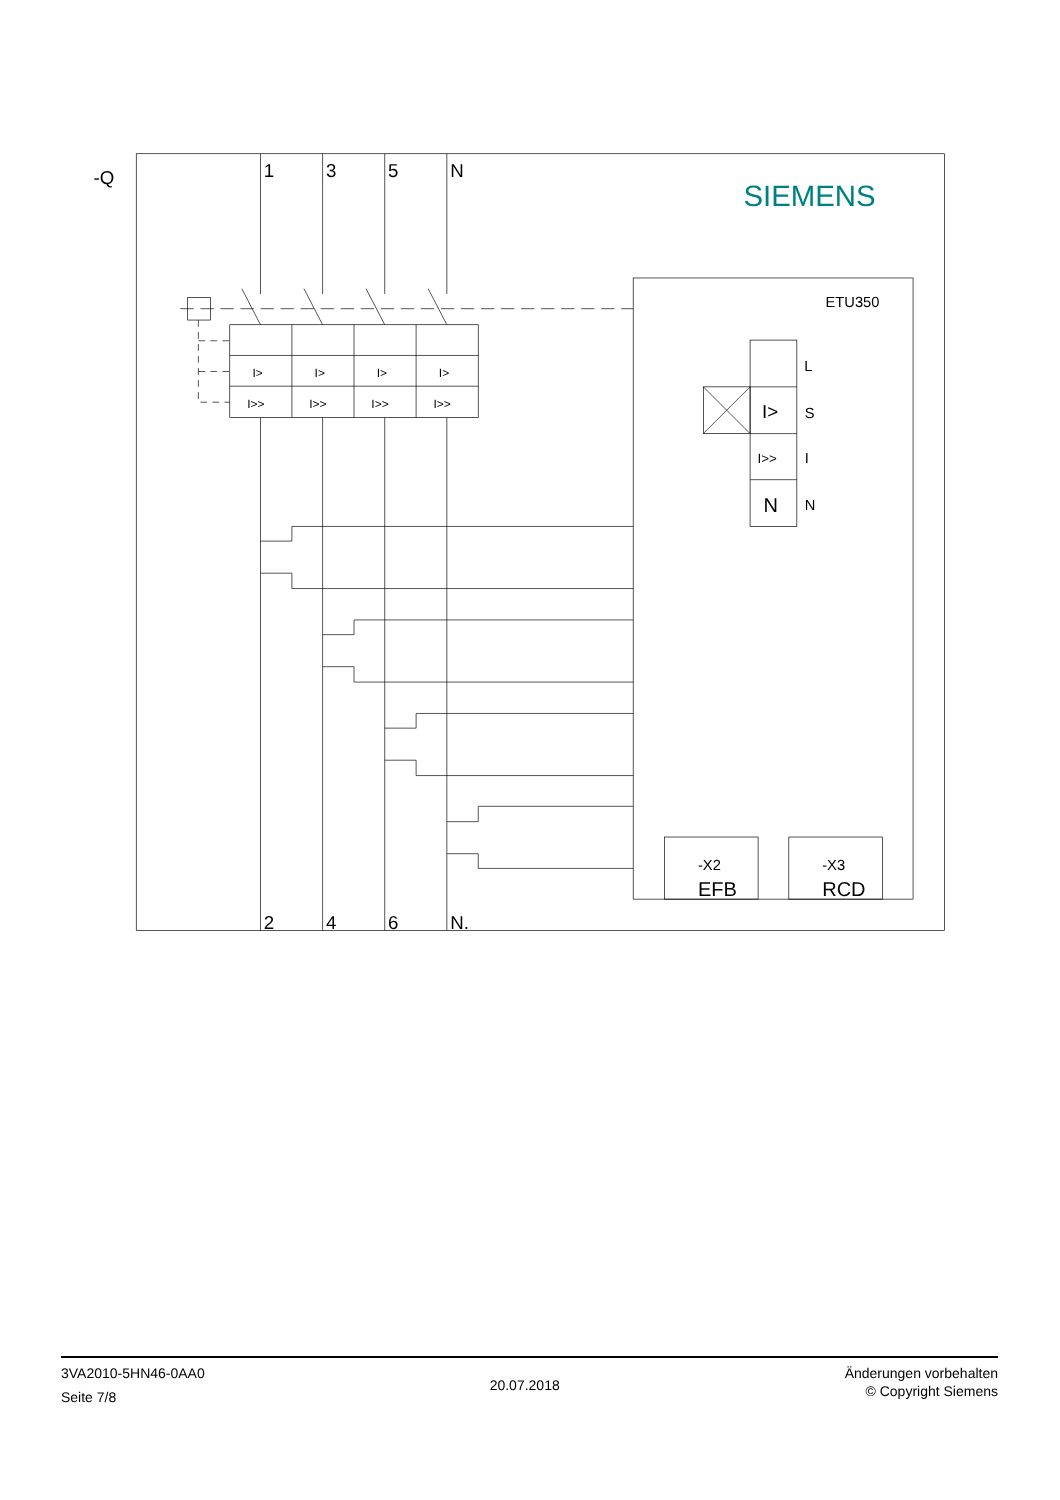-Q
1
3
5
N
2
4
6
N.
SIEMENS
I>
I>
I>
I>
I>>
I>>
I>>
I>>
ETU350
I>
S
L
I>>
I
N
N
-X2
EFB
-X3
RCD
3VA2010-5HN46-0AA0
Seite 7/8
20.07.2018
Änderungen vorbehalten
© Copyright Siemens